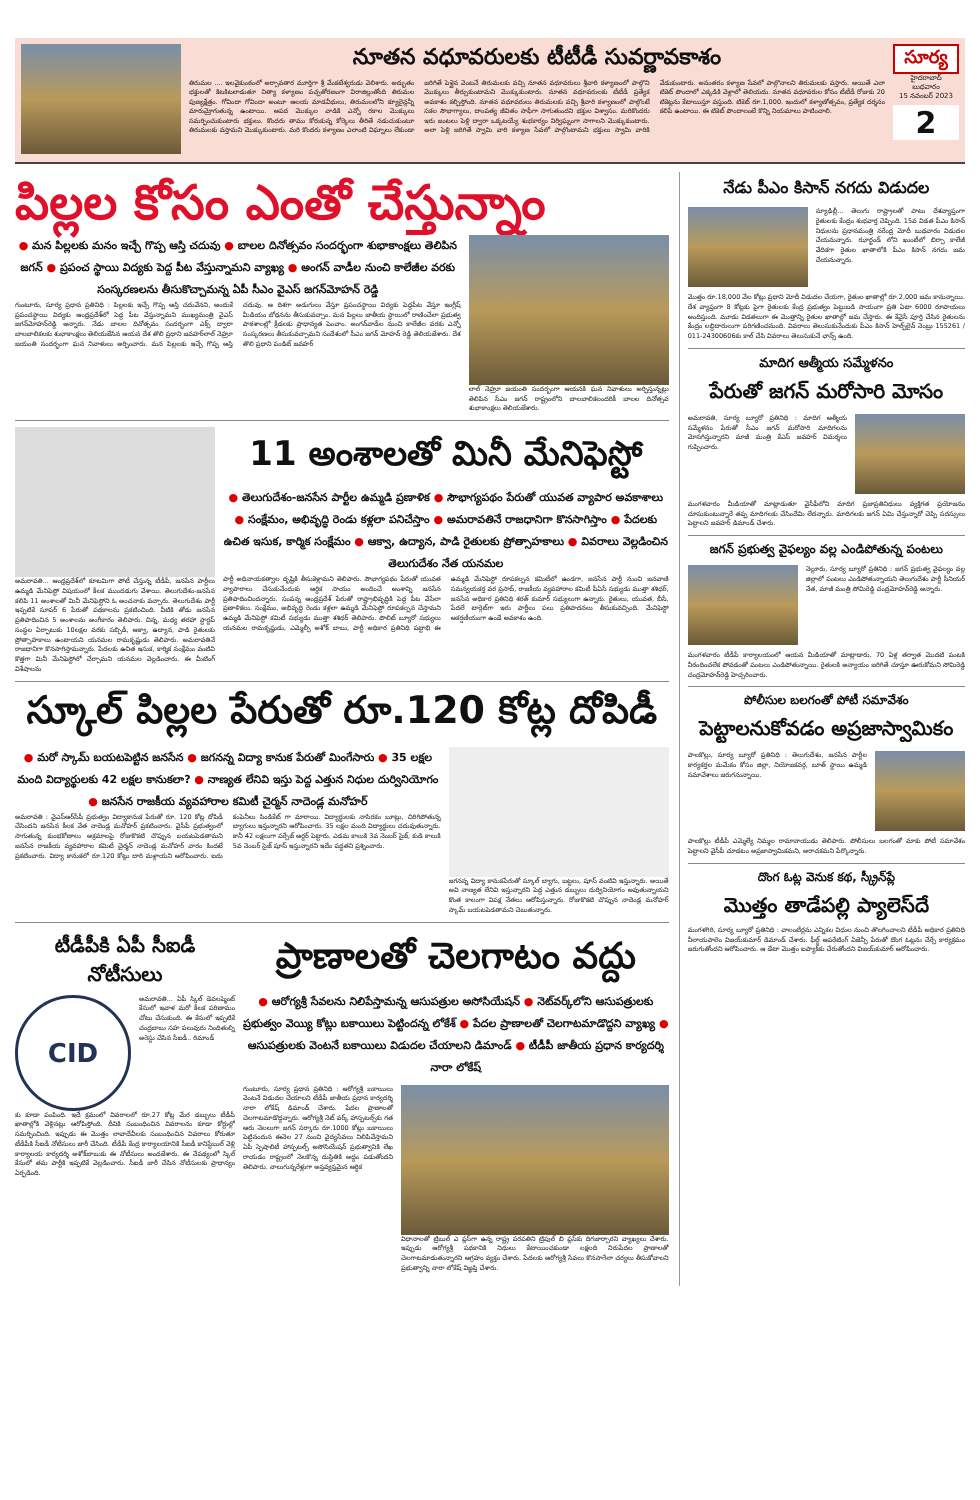నూతన వధూవరులకు టీటీడీ సువర్ణావకాశం
తిరుమల .... ఇలవైకుంఠంలో అర్చావతార మూర్తిగా శ్రీ వేంకటేశ్వరుడు వెలిశారు. అద్భుతం భక్తులతో కిటకిటలాడుతూ నిత్యా కళ్యాణం పచ్చతోరణంగా విరాజిల్లుతోంది తిరుమల పుణ్యక్షేత్రం. గోవిందా గోవిందా అంటూ ఆలయ మాడవీధులు, తిరుమలలోని క్యూలైన్లన్నీ మారుమ్రోగుతున్న ఉంటాయి. ఆపద మొక్కుల వాడికి ఎన్నో రకాల మొక్కులు సమర్పించుకుంటారు భక్తులు. కొందరు తాము కోరుకున్న కోర్కెలు తీరితే నడుచుకుంటూ తిరుమలకు వస్తామని మొక్కుకుంటారు. మరి కొందరు కళ్యాణం ఎలాంటి విఘ్నాలు లేకుండా జరిగితే పెళ్లైన వెంటనే తిరుమలకు వచ్చి నూతన వధూవరులు శ్రీవారి కళ్యాణంలో పాల్గొని మొక్కులు తీర్చుకుంటామని మొక్కుకుంటారు. నూతన వధూవరులకు టీటీడీ ప్రత్యేక అవకాశం కల్పిస్తోంది. నూతన వధూవరులు తిరుమలకు వచ్చి శ్రీవారి కళ్యాణంలో పాల్గొంటే సకల సౌభాగ్యాలు, దాంపత్య జీవితం సాఫీగా సాగుతుందని భక్తుల విశ్వాసం. మరికొందరు ఇరు జంటలు పెళ్లి ద్వారా ఒక్కటయ్యే శుభకార్యం నిర్విఘ్నంగా సాగాలని మొక్కుకుంటారు. అలా పెళ్లి జరిగితే స్వామి వారి కళ్యాణ సేవలో పాల్గొంటామని భక్తులు స్వామి వారికి వేడుకుంటారు. అనంతరం కళ్యాణ సేవలో పాల్గొనాలని తిరుమలకు వస్తారు. అయితే ఎలా టికెట్ పొందాలో ఎక్కడికి వెళ్లాలో తెలియదు. నూతన వధూవరుల కోసం టీటీడీ రోజుకు 20 టికెట్లను కేటాయిస్తూ వస్తుంది. టికెట్ రూ.1,000. ఇందులో కళ్యాణోత్సవం, ప్రత్యేక దర్శనం కలిపే ఉంటాయి. ఈ టికెట్ పొందాలంటే కొన్ని నియమాలు పాటించాలి.
సూర్య
హైదరాబాద్
బుధవారం
15 నవంబర్ 2023
2
పిల్లల కోసం ఎంతో చేస్తున్నాం
● మన పిల్లలకు మనం ఇచ్చే గొప్ప ఆస్తి చదువు ● బాలల దినోత్సవం సందర్భంగా శుభాకాంక్షలు తెలిపిన జగన్ ● ప్రపంచ స్థాయి విద్యకు పెద్ద పీట వేస్తున్నామని వ్యాఖ్య ● అంగన్ వాడీల నుంచి కాలేజీల వరకు సంస్కరణలను తీసుకొచ్చామన్న ఏపీ సీఎం వైఎస్ జగన్‌మోహన్ రెడ్డి
గుంటూరు, సూర్య ప్రధాన ప్రతినిధి : పిల్లలకు ఇచ్చే గొప్ప ఆస్తి చదువేనని, అందుకే ప్రపంచస్థాయి విద్యకు ఆంధ్రప్రదేశ్‌లో పెద్ద పీట వేస్తున్నామని ముఖ్యమంత్రి వైఎస్ జగన్‌మోహన్‌రెడ్డి అన్నారు. నేడు బాలల దినోత్సవం సందర్భంగా ఎక్స్ ద్వారా బాలబాలికలకు శుభాకాంక్షలు తెలియజేసిన ఆయన దేశ తొలి ప్రధాని జవహర్‌లాల్ నెహ్రూ జయంతి సందర్భంగా ఘన నివాళులు అర్పించారు. మన పిల్లలకు ఇచ్చే గొప్ప ఆస్తి చదువు. ఆ దిశగా అడుగులు వేస్తూ ప్రపంచస్థాయి విద్యకు పెద్దపీట వేస్తూ ఇంగ్లీష్ మీడియం బోధనను తీసుకువచ్చాం. మన పిల్లలు జాతీయ స్థాయిలో రాణించేలా ప్రభుత్వ పాఠశాలల్లో క్రీడలకు ప్రాధాన్యత పెంచాం. అంగన్‌వాడీల నుంచి కాలేజీల వరకు ఎన్నో సంస్కరణలు తీసుకువచ్చామని సందేశంలో సీఎం జగన్ మోహన్ రెడ్డి తెలియజేశారు. దేశ తొలి ప్రధాని పండిట్ జవహర్
లాల్ నెహ్రూ జయంతి సందర్భంగా ఆయనకి ఘన నివాళులు అర్పిస్తున్నట్లు తెలిపిన సీఎం జగన్ రాష్ట్రంలోని బాలబాలికలందరికీ బాలల దినోత్సవ శుభాకాంక్షలు తెలియజేశారు.
అమరావతి... ఆంధ్రప్రదేశ్‌లో కూటమిగా పోటీ చేస్తున్న టీడీపీ, జనసేన పార్టీలు ఉమ్మడి మేనిఫెస్టో విషయంలో కీలక ముందడుగు వేశాయి. తెలుగుదేశం-జనసేన కలిపి 11 అంశాలతో మినీ మేనిఫెస్టోని ఓ అంచనాకు వచ్చారు. తెలుగుదేశం పార్టీ ఇప్పటికే సూపర్ 6 పేరుతో పథకాలను ప్రకటించింది. వీటికి తోడు జనసేన ప్రతిపాదించిన 5 అంశాలను అంగీకారం తెలిపారు. చిన్న, మధ్య తరహా స్టార్టప్ సంస్థల ఏర్పాటుకు 10లక్షల వరకు సబ్సిడీ, ఆక్వా, ఉద్యాన, పాడి రైతులకు ప్రోత్సాహకాలు ఉంటాయని యనమల రామకృష్ణుడు తెలిపారు. అమరావతినే రాజధానిగా కొనసాగిస్తామన్నారు. పేదలకు ఉచిత ఇసుక, కార్మిక సంక్షేమం వంటివి కొత్తగా మినీ మేనిఫెస్టోలో చేర్చామని యనమల వెల్లడించారు. ఈ మీటింగ్ విశేషాలను
11 అంశాలతో మినీ మేనిఫెస్టో
● తెలుగుదేశం-జనసేన పార్టీల ఉమ్మడి ప్రణాళిక ● సౌభాగ్యపథం పేరుతో యువత వ్యాపార అవకాశాలు ● సంక్షేమం, అభివృద్ధి రెండు కళ్లలా పనిచేస్తాం ● అమరావతినే రాజధానిగా కొనసాగిస్తాం ● పేదలకు ఉచిత ఇసుక, కార్మిక సంక్షేమం ● ఆక్వా, ఉద్యాన, పాడి రైతులకు ప్రోత్సాహకాలు ● వివరాలు వెల్లడించిన తెలుగుదేశం నేత యనమల
పార్టీ అధినాయకత్వాల దృష్టికి తీసుకెళ్లామని తెలిపారు. సౌభాగ్యపథం పేరుతో యువత వ్యాపారాలు చేసుకునేందుకు ఆర్థిక సాయం అందించే అంశాన్ని జనసేన ప్రతిపాదించిందన్నారు. సంపన్న ఆంధ్రప్రదేశ్ పేరుతో రాష్ట్రాభివృద్ధికి పెద్ద పీట వేసేలా ప్రణాళికలు. సంక్షేమం, అభివృద్ధి రెండు కళ్లలా ఉమ్మడి మేనిఫెస్టో రూపకల్పన చేస్తామని ఉమ్మడి మేనిఫెస్టో కమిటీ సభ్యుడు ముత్తా శశిధర్ తెలిపారు. పొలిట్ బ్యూరో సభ్యులు యనమల రామకృష్ణుడు, ఎమ్మెల్సీ అశోక్ బాబు, పార్టీ అధికార ప్రతినిధి పట్టాభి ఈ ఉమ్మడి మేనిఫెస్టో రూపకల్పన కమిటీలో ఉండగా, జనసేన పార్టీ నుంచి జనవాణి సమన్వయకర్త వర ప్రసాద్, రాజకీయ వ్యవహారాల కమిటీ పీఏసీ సభ్యుడు ముత్తా శశిధర్, జనసేన అధికార ప్రతినిధి శరత్ కుమార్ సభ్యులుగా ఉన్నారు. రైతులు, యువత, బీసీ, పేదలే టార్గెట్‌గా ఇరు పార్టీలు పలు ప్రతిపాదనలు తీసుకువచ్చింది. మేనిఫెస్టో ఆకర్షణీయంగా ఉండే అవకాశం ఉంది.
స్కూల్ పిల్లల పేరుతో రూ.120 కోట్ల దోపిడీ
● మరో స్కామ్ బయటపెట్టిన జనసేన ● జగనన్న విద్యా కానుక పేరుతో మింగేసారు ● 35 లక్షల మంది విద్యార్థులకు 42 లక్షల కానుకలా? ● నాణ్యత లేనివి ఇస్తు పెద్ద ఎత్తున నిధుల దుర్వినియోగం ● జనసేన రాజకీయ వ్యవహారాల కమిటీ చైర్మన్ నాదెండ్ల మనోహర్
అమరావతి : వైఎస్‌ఆర్‌సీపీ ప్రభుత్వం విద్యాకానుక పేరుతో రూ. 120 కోట్ల దోపిడీ చేసిందని జనసేన కీలక నేత నాదెండ్ల మనోహర్ ప్రకటించారు. వైసీపీ ప్రభుత్వంలో సాగుతున్న కుంభకోణాలు అక్రమాలపై రోజుకొకటి చొప్పున బయటపెడతామని జనసేన రాజకీయ వ్యవహారాల కమిటీ చైర్మన్ నాదెండ్ల మనోహర్ వారం కిందటే ప్రకటించారు. విద్యా కానుకలో రూ.120 కోట్లు దారి మళ్లాయని ఆరోపించారు. ఐదు కంపెనీలు సిండికేట్ గా మారాయి. విద్యార్థులకు నాసిరకం బూట్లు, చిరిగిపోతున్న బ్యాగులు ఇస్తున్నారని ఆరోపించారు. 35 లక్షల మంది విద్యార్థులు చదువుతున్నారు. కానీ 42 లక్షలుగా పర్చేజ్ ఆర్డర్ పెట్టారు. ఎడమ కాలుకి 3వ నెంబర్ సైజ్, కుడి కాలుకి 5వ నెంబర్ సైజ్ షూస్ ఇస్తున్నారని ఇదేం పద్ధతని ప్రశ్నించారు.
జగనన్న విద్యా కానుకపేరుతో స్కూల్ బ్యాగు, బట్టలు, షూస్ వంటివి ఇస్తున్నారు. అయితే అవి నాణ్యత లేనివి ఇస్తున్నారని పెద్ద ఎత్తున డబ్బులు దుర్వినియోగం అవుతున్నాయని కొంత కాలంగా విపక్ష నేతలు ఆరోపిస్తున్నారు. రోజుకొకటి చొప్పున నాదెండ్ల మనోహర్ స్కామ్ బయటపెడతామని చెబుతున్నారు.
టీడీపీకి ఏపీ సీఐడీ నోటీసులు
CID
అమరావతి... ఏపీ స్కిల్ డెవలప్మెంట్ కేసులో ఇవాళ మరో కీలక పరిణామం చోటు చేసుకుంది. ఈ కేసులో ఇప్పటికే చంద్రబాబు సహ పలువురు నిందితుల్ని అరెస్టు చేసిన సీఐడీ.. రిమాండ్
కు కూడా పంపింది. ఇదే క్రమంలో వివరాలలో రూ.27 కోట్ల మేర డబ్బులు టీడీపీ ఖాతాల్లోకి వెళ్లినట్లు ఆరోపిస్తోంది. దీనికి సంబంధించిన వివరాలను కూడా కోర్టుల్లో సమర్పించింది. ఇప్పుడు ఈ మొత్తం లావాదేవీలకు సంబంధించిన వివరాలు కోరుతూ టీడీపీకి సీఐడీ నోటీసులు జారీ చేసింది. టీడీపీ కేంద్ర కార్యాలయానికి సీఐడీ కానిస్టేబుల్ వెళ్లి కార్యాలయ కార్యదర్శి అశోక్‌బాబుకు ఈ నోటీసులు అందజేశారు. ఈ నేపథ్యంలో స్కిల్ కేసులో తమ పార్టీకి ఇప్పటికే వెల్లడించారు. సీఐడీ జారీ చేసిన నోటీసులకు ప్రాధాన్యం ఏర్పడింది.
ప్రాణాలతో చెలగాటం వద్దు
● ఆరోగ్యశ్రీ సేవలను నిలిపేస్తామన్న ఆసుపత్రుల అసోసియేషన్ ● నెట్‌వర్క్‌లోని ఆసుపత్రులకు ప్రభుత్వం వెయ్యి కోట్లు బకాయిలు పెట్టిందన్న లోకేశ్ ● పేదల ప్రాణాలతో చెలగాటమాడొద్దని వ్యాఖ్య ● ఆసుపత్రులకు వెంటనే బకాయిలు విడుదల చేయాలని డిమాండ్ ● టీడీపీ జాతీయ ప్రధాన కార్యదర్శి నారా లోకేష్
గుంటూరు, సూర్య ప్రధాన ప్రతినిధి : ఆరోగ్యశ్రీ బకాయిలు వెంటనే విడుదల చేయాలని టీడీపీ జాతీయ ప్రధాన కార్యదర్శి నారా లోకేష్ డిమాండ్ చేశారు. పేదల ప్రాణాలతో చెలగాటమాడొద్దన్నారు. ఆరోగ్యశ్రీ నెట్ వర్క్ హాస్పటల్స్‌కు గత ఆరు నెలలుగా జగన్ సర్కారు రూ.1000 కోట్లు బకాయిలు పెట్టినందున ఈనెల 27 నుంచి వైద్యసేవలు నిలిపివేస్తామని ఏపీ స్పెషాలిటీ హాస్పటల్స్ అసోసియేషన్ ప్రభుత్వానికి లేఖ రాయడం రాష్ట్రంలో నెలకొన్న దుస్థితికి అద్దం పడుతోందని తెలిపారు. నాలుగున్నరేళ్లుగా అస్తవ్యస్తమైన ఆర్థిక
విధానాలతో ట్రిబుల్ ఎ ప్లస్‌గా ఉన్న రాష్ట్ర పరపతిని ట్రిపుల్ బి ప్లస్‌కు దిగజార్చారని వ్యాఖ్యలు చేశారు. ఇప్పుడు ఆరోగ్యశ్రీ పథకానికి నిధులు కేటాయించకుండా లక్షలది నిరుపేదల ప్రాణాలతో చెలగాటమాడుతున్నారని ఆగ్రహం వ్యక్తం చేశారు. పేదలకు ఆరోగ్యశ్రీ సేవలు కొనసాగేలా చర్యలు తీసుకోవాలని ప్రభుత్వాన్ని నారా లోకేష్ విజ్ఞప్తి చేశారు.
నేడు పీఎం కిసాన్ నగదు విడుదల
న్యూఢిల్లీ... తెలుగు రాష్ట్రాలతో పాటు దేశవ్యాప్తంగా రైతులకు కేంద్రం శుభవార్త చెప్పింది. 15వ విడత పీఎం కిసాన్ నిధులను ప్రధానమంత్రి నరేంద్ర మోదీ బుధవారం విడుదల చేయనున్నారు. ఝార్ఖండ్ లోని ఖుంటీలో బిర్సా కాలేజీ వేదికగా రైతుల ఖాతాలోకి పీఎం కిసాన్ నగదు జమ చేయనున్నారు.
మొత్తం రూ.18,000 వేల కోట్లు ప్రధాని మోదీ విడుదల చేయగా, రైతుల ఖాతాల్లో రూ.2,000 జమ కానున్నాయి. దేశ వ్యాప్తంగా 8 కోట్లకు పైగా రైతులకు కేంద్ర ప్రభుత్వం పెట్టుబడి సాయంగా ప్రతి ఏటా 6000 రూపాయలు అందిస్తుంది. మూడు విడతలుగా ఈ మొత్తాన్ని రైతుల ఖాతాల్లో జమ చేస్తారు. ఈ కేవైసీ పూర్తి చేసిన రైతులను కేంద్రం లబ్ధిదారులుగా పరిగణించనుంది. వివరాలు తెలుసుకునేందుకు పీఎం కిసాన్ హెల్ప్‌లైన్ నెంబ్రు 155261 / 011-24300606కు కాల్ చేసి వివరాలు తెలుసుకునే ఛాన్స్ ఉంది.
మాదిగ ఆత్మీయ సమ్మేళనం
పేరుతో జగన్ మరోసారి మోసం
అమరావతి, సూర్య బ్యూరో ప్రతినిధి : మాదిగ ఆత్మీయ సమ్మేళనం పేరుతో సీఎం జగన్ మరోసారి మాదిగలను మోసగిస్తున్నారని మాజీ మంత్రి కేఎస్ జవహర్ విమర్శలు గుప్పించారు.
మంగళవారం మీడియాతో మాట్లాడుతూ వైసీపీలోని మాదిగ ప్రజాప్రతినిధులు వ్యక్తిగత ప్రయోజనం చూసుకుంటున్నారే తప్ప మాదిగలకు చేసిందేమి లేదన్నారు. మాదిగలకు జగన్ ఏమి చేస్తున్నారో చెప్పి సదస్సులు పెట్టాలని జవహర్ డిమాండ్ చేశారు.
జగన్ ప్రభుత్వ వైఫల్యం వల్ల ఎండిపోతున్న పంటలు
నెల్లూరు, సూర్య బ్యూరో ప్రతినిధి : జగన్ ప్రభుత్వ వైఫల్యం వల్ల జిల్లాలో పంటలు ఎండిపోతున్నాయని తెలుగుదేశం పార్టీ సీనియర్ నేత, మాజీ మంత్రి సోమిరెడ్డి చంద్రమోహన్‌రెడ్డి అన్నారు.
మంగళవారం టీడీపీ కార్యాలయంలో ఆయన మీడియాతో మాట్లాడారు. 70 ఏళ్ల తర్వాత మొదటి పంటకి నీరందించలేక పోవడంతో పంటలు ఎండిపోతున్నాయి. రైతులకి అన్యాయం జరిగితే చూస్తూ ఊరుకోమని సోమిరెడ్డి చంద్రమోహన్‌రెడ్డి హెచ్చరించారు.
పోలీసుల బలగంతో పోటీ సమావేశం
పెట్టాలనుకోవడం అప్రజాస్వామికం
పాలకొల్లు, సూర్య బ్యూరో ప్రతినిధి : తెలుగుదేశం, జనసేన పార్టీల కార్యకర్తల మమేకం కోసం జిల్లా, నియోజకవర్గ, బూత్ స్థాయి ఉమ్మడి సమావేశాలు జరుగనున్నాయి.
పాలకొల్లు టీడీపీ ఎమ్మెల్యే నిమ్మల రామానాయుడు తెలిపారు. పోలీసులు బలగంతో మాకు పోటీ సమావేశం పెట్టాలని వైసీపీ చూడటం అప్రజాస్వామికమని, అరాచకమని పేర్కొన్నారు.
దొంగ ఓట్ల వెనుక కథ, స్క్రీన్‌ప్లే
మొత్తం తాడేపల్లి ప్యాలెస్‌దే
మంగళగిరి, సూర్య బ్యూరో ప్రతినిధి : వాలంటీర్లను ఎన్నికల విధుల నుంచి తొలగించాలని టీడీపీ అధికార ప్రతినిధి నీలాయపాలెం విజయ్‌కుమార్ డిమాండ్ చేశారు. ఫీల్డ్ ఆపరేటింగ్ ఏజెన్సీ పేరుతో దొంగ ఓట్లను చేర్చే కార్యక్రమం జరుగుతోందని ఆరోపించారు. ఆ డేటా మొత్తం ఐప్యాక్‌కు చేరుతోందని విజయ్‌కుమార్ ఆరోపించారు.